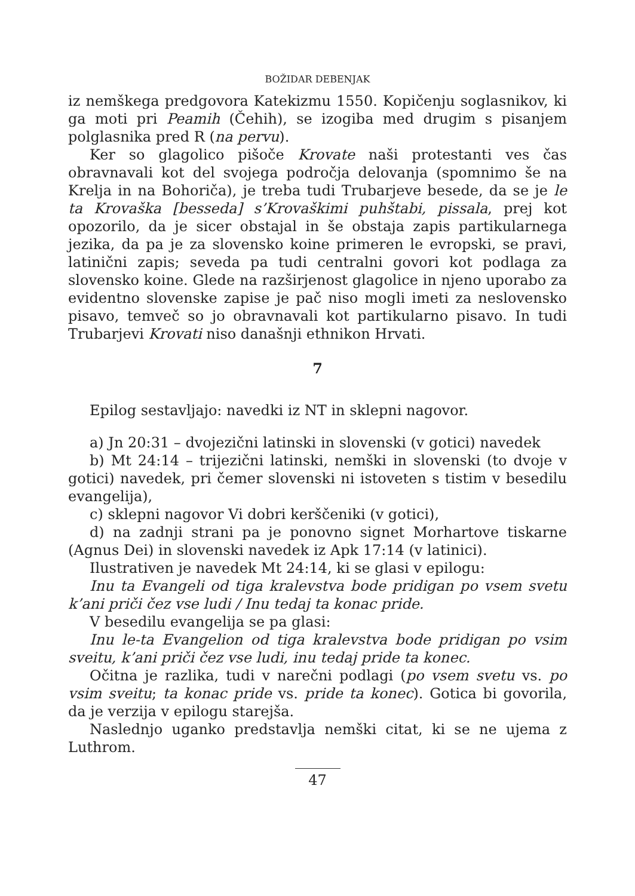BOŽIDAR DEBENJAK
iz nemškega predgovora Katekizmu 1550. Kopičenju soglasnikov, ki ga moti pri Peamih (Čehih), se izogiba med drugim s pisanjem polglasnika pred R (na pervu).
Ker so glagolico pišoče Krovate naši protestanti ves čas obravnavali kot del svojega področja delovanja (spomnimo še na Krelja in na Bohoriča), je treba tudi Trubarjeve besede, da se je le ta Krovaška [besseda] s’Krovaškimi puhštabi, pissala, prej kot opozorilo, da je sicer obstajal in še obstaja zapis partikularnega jezika, da pa je za slovensko koine primeren le evropski, se pravi, latinični zapis; seveda pa tudi centralni govori kot podlaga za slovensko koine. Glede na razširjenost glagolice in njeno uporabo za evidentno slovenske zapise je pač niso mogli imeti za neslovensko pisavo, temveč so jo obravnavali kot partikularno pisavo. In tudi Trubarjevi Krovati niso današnji ethnikon Hrvati.
7
Epilog sestavljajo: navedki iz NT in sklepni nagovor.
a) Jn 20:31 – dvojezični latinski in slovenski (v gotici) navedek
b) Mt 24:14 – trijezični latinski, nemški in slovenski (to dvoje v gotici) navedek, pri čemer slovenski ni istoveten s tistim v besedilu evangelija),
c) sklepni nagovor Vi dobri kerščeniki (v gotici),
d) na zadnji strani pa je ponovno signet Morhartove tiskarne (Agnus Dei) in slovenski navedek iz Apk 17:14 (v latinici).
Ilustrativen je navedek Mt 24:14, ki se glasi v epilogu:
Inu ta Evangeli od tiga kralevstva bode pridigan po vsem svetu k’ani priči čez vse ludi / Inu tedaj ta konac pride.
V besedilu evangelija se pa glasi:
Inu le-ta Evangelion od tiga kralevstva bode pridigan po vsim sveitu, k’ani priči čez vse ludi, inu tedaj pride ta konec.
Očitna je razlika, tudi v narečni podlagi (po vsem svetu vs. po vsim sveitu; ta konac pride vs. pride ta konec). Gotica bi govorila, da je verzija v epilogu starejša.
Naslednjo uganko predstavlja nemški citat, ki se ne ujema z Luthrom.
47